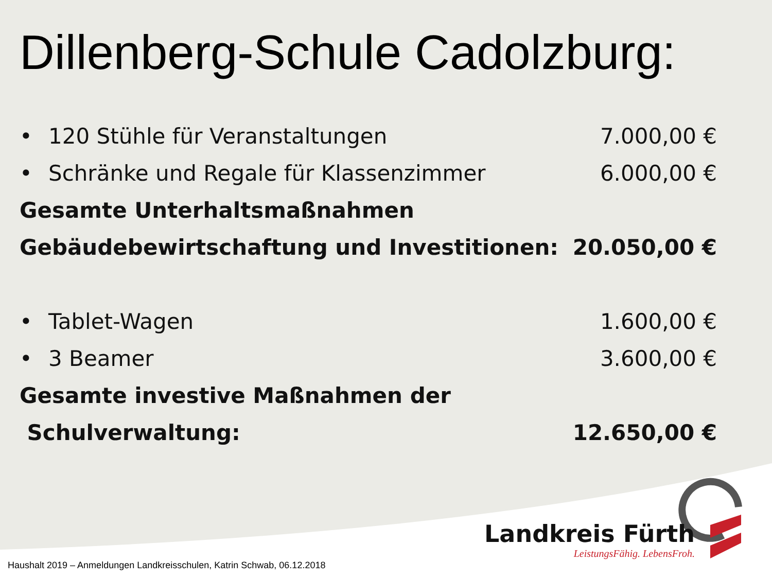Dillenberg-Schule Cadolzburg:
• 120 Stühle für Veranstaltungen
7.000,00 €
• Schränke und Regale für Klassenzimmer
6.000,00 €
Gesamte Unterhaltsmaßnahmen
Gebäudebewirtschaftung und Investitionen: 20.050,00 €
• Tablet-Wagen 1.600,00 €
• 3 Beamer 3.600,00 €
Gesamte investive Maßnahmen der
Schulverwaltung: 12.650,00 €
Landkreis Fürth
LeistungsFähig. LebensFroh.
Haushalt 2019 – Anmeldungen Landkreisschulen, Katrin Schwab, 06.12.2018